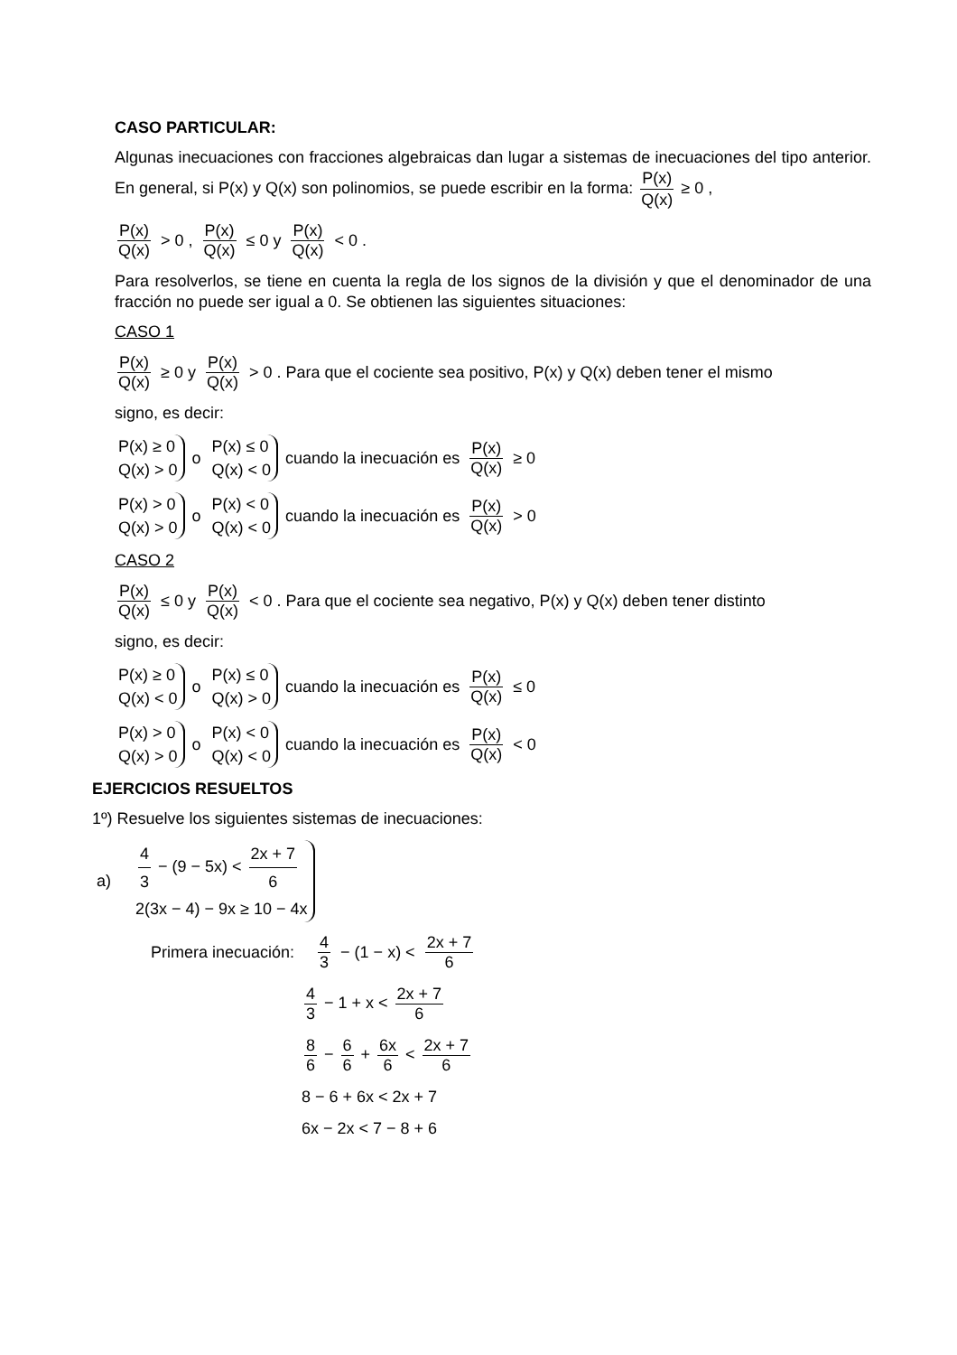CASO PARTICULAR:
Algunas inecuaciones con fracciones algebraicas dan lugar a sistemas de inecuaciones del tipo anterior. En general, si P(x) y Q(x) son polinomios, se puede escribir en la forma: P(x) Q(x) ≥ 0 ,
P(x) Q(x) > 0 , P(x) Q(x) ≤ 0 y P(x) Q(x) < 0 .
Para resolverlos, se tiene en cuenta la regla de los signos de la división y que el denominador de una fracción no puede ser igual a 0. Se obtienen las siguientes situaciones:
CASO 1
P(x) Q(x) ≥ 0 y P(x) Q(x) > 0 . Para que el cociente sea positivo, P(x) y Q(x) deben tener el mismo
signo, es decir:
P(x) ≥ 0
Q(x) > 0 o P(x) ≤ 0
Q(x) < 0 cuando la inecuación es P(x) Q(x) ≥ 0
P(x) > 0
Q(x) > 0 o P(x) < 0
Q(x) < 0 cuando la inecuación es P(x) Q(x) > 0
CASO 2
P(x) Q(x) ≤ 0 y P(x) Q(x) < 0 . Para que el cociente sea negativo, P(x) y Q(x) deben tener distinto
signo, es decir:
P(x) ≥ 0
Q(x) < 0 o P(x) ≤ 0
Q(x) > 0 cuando la inecuación es P(x) Q(x) ≤ 0
P(x) > 0
Q(x) > 0 o P(x) < 0
Q(x) < 0 cuando la inecuación es P(x) Q(x) < 0
EJERCICIOS RESUELTOS
1º) Resuelve los siguientes sistemas de inecuaciones:
a) 4 3 − (9 − 5x) < 2x + 7 6
2(3x − 4) − 9x ≥ 10 − 4x
Primera inecuación: 4 3 − (1 − x) < 2x + 7 6
4 3 − 1 + x < 2x + 7 6
8 6 − 6 6 + 6x 6 < 2x + 7 6
8 − 6 + 6x < 2x + 7
6x − 2x < 7 − 8 + 6